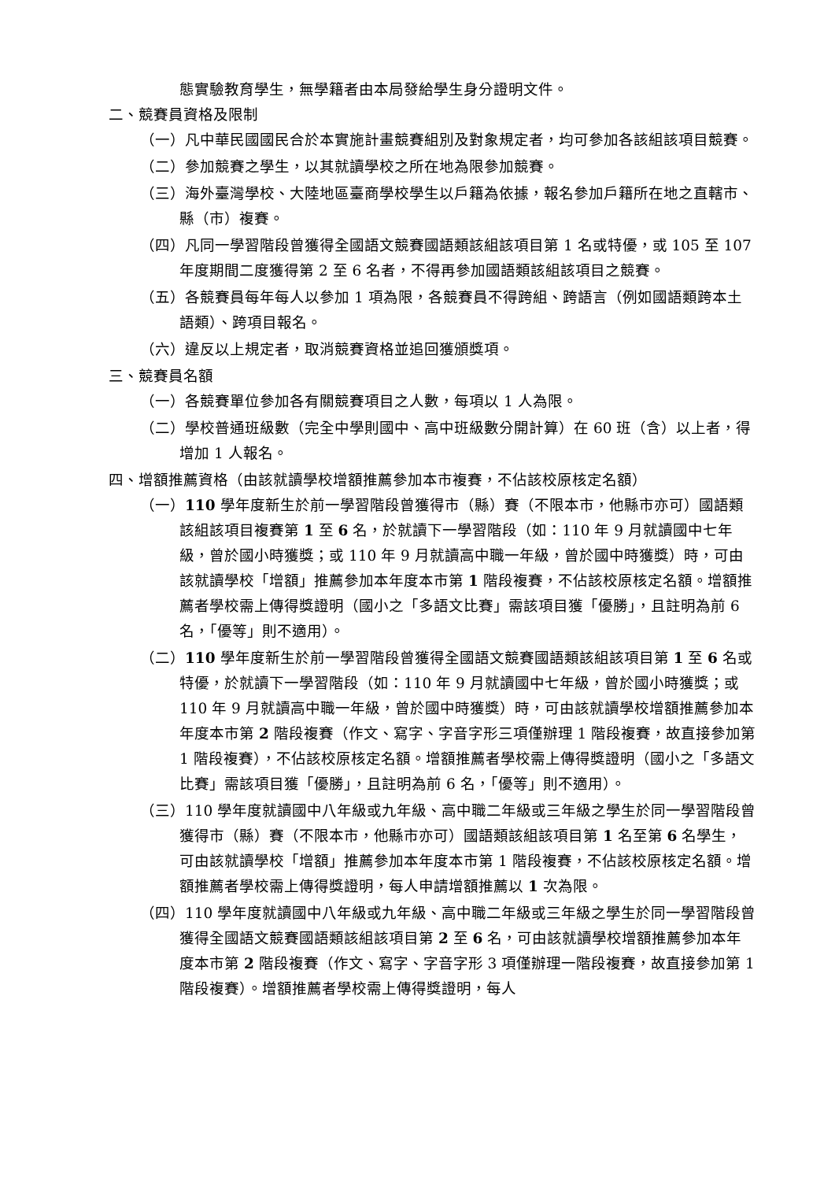態實驗教育學生，無學籍者由本局發給學生身分證明文件。
二、競賽員資格及限制
（一）凡中華民國國民合於本實施計畫競賽組別及對象規定者，均可參加各該組該項目競賽。
（二）參加競賽之學生，以其就讀學校之所在地為限參加競賽。
（三）海外臺灣學校、大陸地區臺商學校學生以戶籍為依據，報名參加戶籍所在地之直轄市、縣（市）複賽。
（四）凡同一學習階段曾獲得全國語文競賽國語類該組該項目第 1 名或特優，或 105 至 107 年度期間二度獲得第 2 至 6 名者，不得再參加國語類該組該項目之競賽。
（五）各競賽員每年每人以參加 1 項為限，各競賽員不得跨組、跨語言（例如國語類跨本土語類）、跨項目報名。
（六）違反以上規定者，取消競賽資格並追回獲頒獎項。
三、競賽員名額
（一）各競賽單位參加各有關競賽項目之人數，每項以 1 人為限。
（二）學校普通班級數（完全中學則國中、高中班級數分開計算）在 60 班（含）以上者，得增加 1 人報名。
四、增額推薦資格（由該就讀學校增額推薦參加本市複賽，不佔該校原核定名額）
（一）110 學年度新生於前一學習階段曾獲得市（縣）賽（不限本市，他縣市亦可）國語類該組該項目複賽第 1 至 6 名，於就讀下一學習階段（如：110 年 9 月就讀國中七年級，曾於國小時獲獎；或 110 年 9 月就讀高中職一年級，曾於國中時獲獎）時，可由該就讀學校「增額」推薦參加本年度本市第 1 階段複賽，不佔該校原核定名額。增額推薦者學校需上傳得獎證明（國小之「多語文比賽」需該項目獲「優勝」，且註明為前 6 名，「優等」則不適用）。
（二）110 學年度新生於前一學習階段曾獲得全國語文競賽國語類該組該項目第 1 至 6 名或特優，於就讀下一學習階段（如：110 年 9 月就讀國中七年級，曾於國小時獲獎；或 110 年 9 月就讀高中職一年級，曾於國中時獲獎）時，可由該就讀學校增額推薦參加本年度本市第 2 階段複賽（作文、寫字、字音字形三項僅辦理 1 階段複賽，故直接參加第 1 階段複賽），不佔該校原核定名額。增額推薦者學校需上傳得獎證明（國小之「多語文比賽」需該項目獲「優勝」，且註明為前 6 名，「優等」則不適用）。
（三）110 學年度就讀國中八年級或九年級、高中職二年級或三年級之學生於同一學習階段曾獲得市（縣）賽（不限本市，他縣市亦可）國語類該組該項目第 1 名至第 6 名學生，可由該就讀學校「增額」推薦參加本年度本市第 1 階段複賽，不佔該校原核定名額。增額推薦者學校需上傳得獎證明，每人申請增額推薦以 1 次為限。
（四）110 學年度就讀國中八年級或九年級、高中職二年級或三年級之學生於同一學習階段曾獲得全國語文競賽國語類該組該項目第 2 至 6 名，可由該就讀學校增額推薦參加本年度本市第 2 階段複賽（作文、寫字、字音字形 3 項僅辦理一階段複賽，故直接參加第 1 階段複賽）。增額推薦者學校需上傳得獎證明，每人